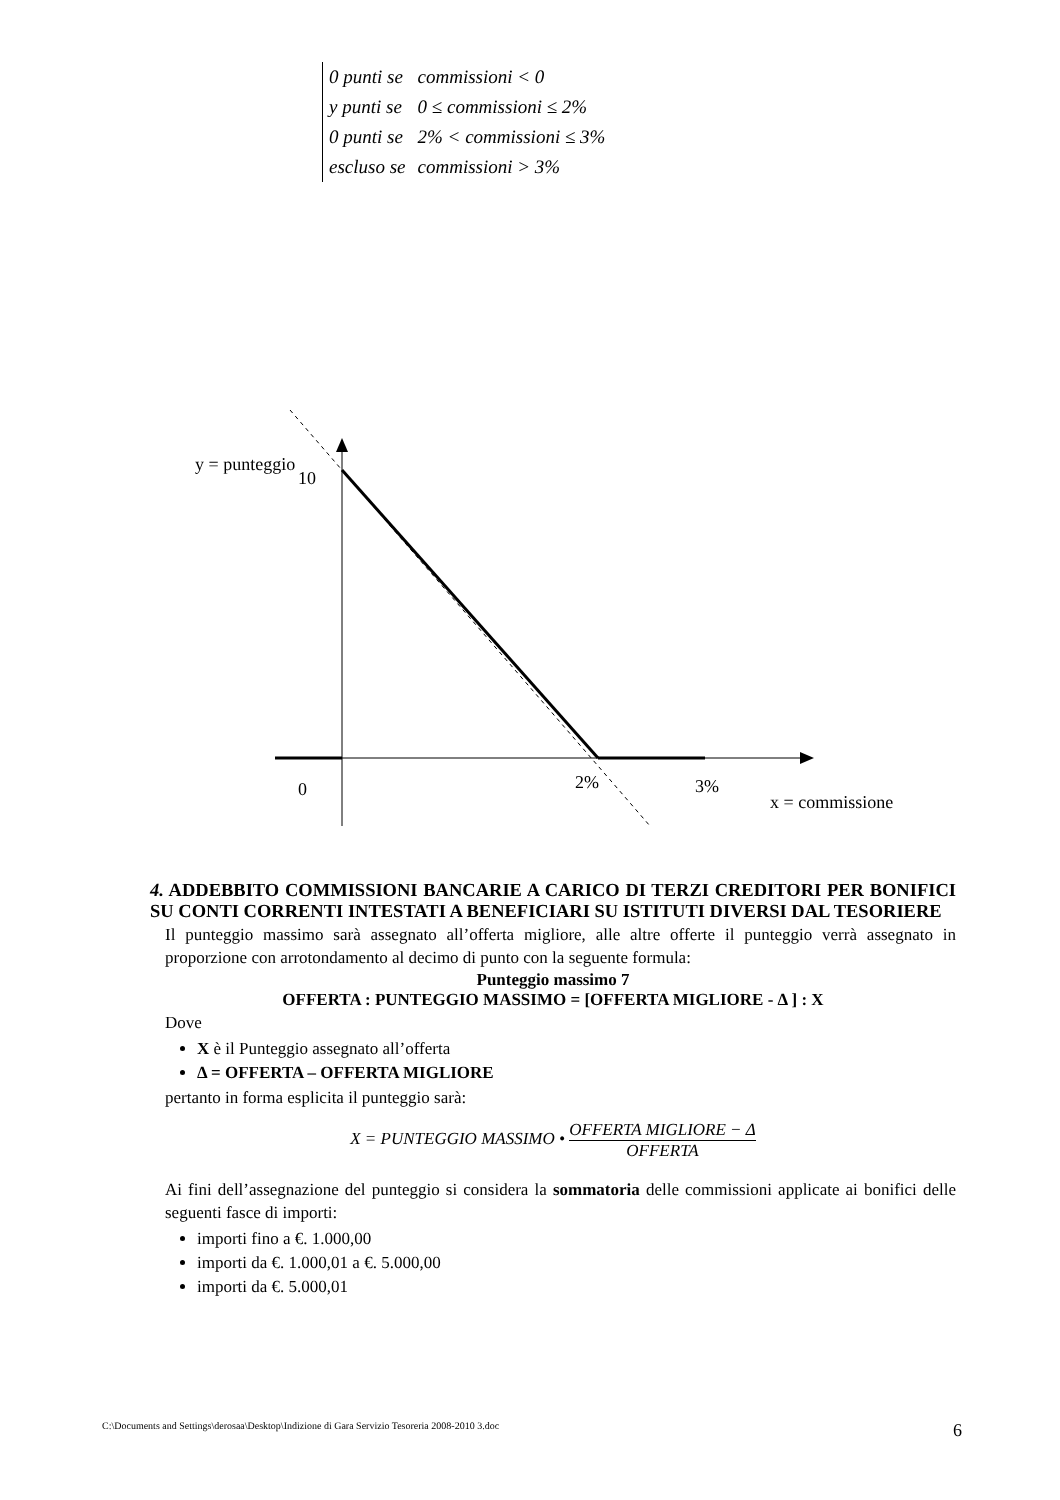| 0 punti se | commissioni < 0 |
| y punti se | 0 ≤ commissioni ≤ 2% |
| 0 punti se | 2% < commissioni ≤ 3% |
| escluso se | commissioni > 3% |
y = punteggio
10
0
2%
3%
x = commissione
4. ADDEBBITO COMMISSIONI BANCARIE A CARICO DI TERZI CREDITORI PER BONIFICI SU CONTI CORRENTI INTESTATI A BENEFICIARI SU ISTITUTI DIVERSI DAL TESORIERE
Il punteggio massimo sarà assegnato all’offerta migliore, alle altre offerte il punteggio verrà assegnato in proporzione con arrotondamento al decimo di punto con la seguente formula:
Punteggio massimo 7
OFFERTA : PUNTEGGIO MASSIMO = [OFFERTA MIGLIORE - Δ ] : X
Dove
X è il Punteggio assegnato all’offerta
Δ = OFFERTA – OFFERTA MIGLIORE
pertanto in forma esplicita il punteggio sarà:
X = PUNTEGGIO MASSIMO • OFFERTA MIGLIORE − Δ OFFERTA
Ai fini dell’assegnazione del punteggio si considera la sommatoria delle commissioni applicate ai bonifici delle seguenti fasce di importi:
importi fino a €. 1.000,00
importi da €. 1.000,01 a €. 5.000,00
importi da €. 5.000,01
C:\Documents and Settings\derosaa\Desktop\Indizione di Gara Servizio Tesoreria 2008-2010 3.doc 6